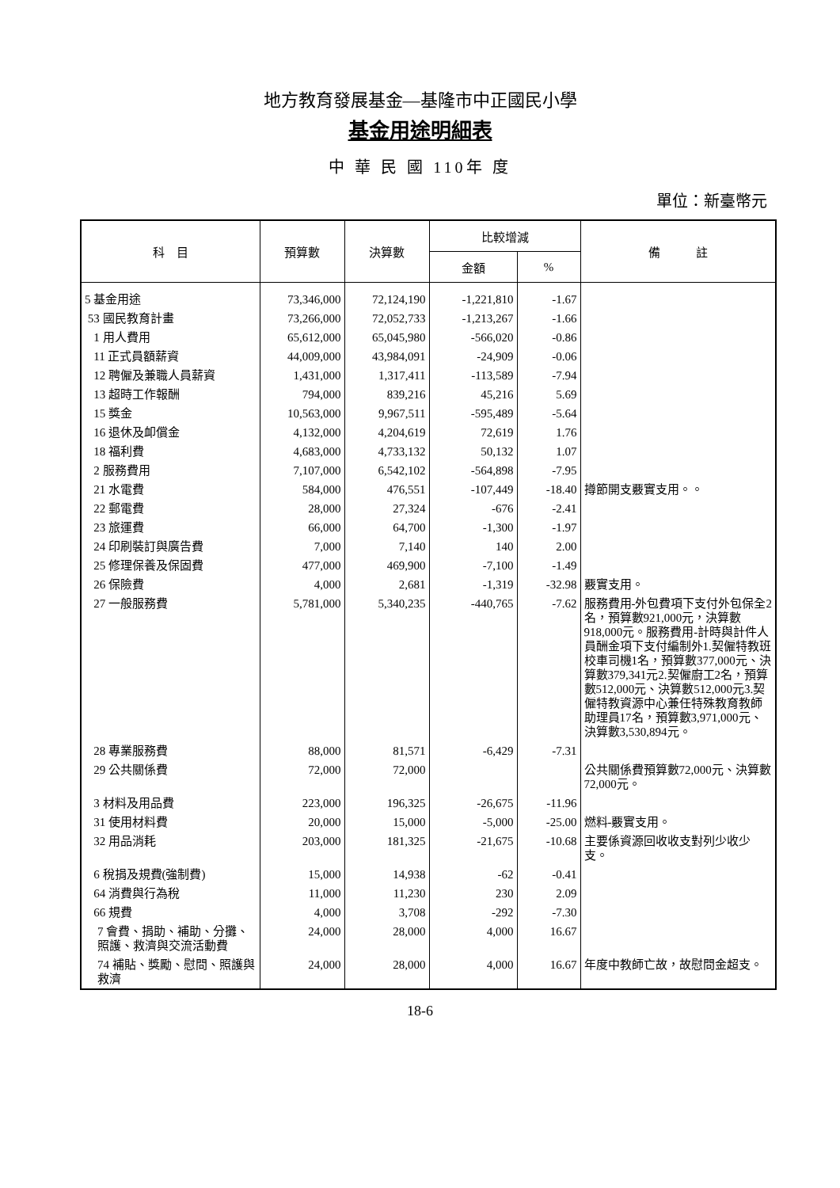地方教育發展基金—基隆市中正國民小學
基金用途明細表
中 華 民 國 110年 度
單位：新臺幣元
| 科 目 | 預算數 | 決算數 | 比較增減 | | 備 註 |
| --- | --- | --- | --- | --- | --- |
| | | | 金額 | % | |
| 5 基金用途 | 73,346,000 | 72,124,190 | -1,221,810 | -1.67 | |
| 53 國民教育計畫 | 73,266,000 | 72,052,733 | -1,213,267 | -1.66 | |
| 1 用人費用 | 65,612,000 | 65,045,980 | -566,020 | -0.86 | |
| 11 正式員額薪資 | 44,009,000 | 43,984,091 | -24,909 | -0.06 | |
| 12 聘僱及兼職人員薪資 | 1,431,000 | 1,317,411 | -113,589 | -7.94 | |
| 13 超時工作報酬 | 794,000 | 839,216 | 45,216 | 5.69 | |
| 15 獎金 | 10,563,000 | 9,967,511 | -595,489 | -5.64 | |
| 16 退休及卹償金 | 4,132,000 | 4,204,619 | 72,619 | 1.76 | |
| 18 福利費 | 4,683,000 | 4,733,132 | 50,132 | 1.07 | |
| 2 服務費用 | 7,107,000 | 6,542,102 | -564,898 | -7.95 | |
| 21 水電費 | 584,000 | 476,551 | -107,449 | -18.40 | 撙節開支覈實支用。。 |
| 22 郵電費 | 28,000 | 27,324 | -676 | -2.41 | |
| 23 旅運費 | 66,000 | 64,700 | -1,300 | -1.97 | |
| 24 印刷裝訂與廣告費 | 7,000 | 7,140 | 140 | 2.00 | |
| 25 修理保養及保固費 | 477,000 | 469,900 | -7,100 | -1.49 | |
| 26 保險費 | 4,000 | 2,681 | -1,319 | -32.98 | 覈實支用。 |
| 27 一般服務費 | 5,781,000 | 5,340,235 | -440,765 | -7.62 | 服務費用-外包費項下支付外包保全2名，預算數921,000元，決算數918,000元。服務費用-計時與計件人員酬金項下支付編制外1.契僱特教班校車司機1名，預算數377,000元、決算數379,341元2.契僱廚工2名，預算數512,000元、決算數512,000元3.契僱特教資源中心兼任特殊教育教師助理員17名，預算數3,971,000元、決算數3,530,894元。 |
| 28 專業服務費 | 88,000 | 81,571 | -6,429 | -7.31 | |
| 29 公共關係費 | 72,000 | 72,000 | | | 公共關係費預算數72,000元、決算數72,000元。 |
| 3 材料及用品費 | 223,000 | 196,325 | -26,675 | -11.96 | |
| 31 使用材料費 | 20,000 | 15,000 | -5,000 | -25.00 | 燃料-覈實支用。 |
| 32 用品消耗 | 203,000 | 181,325 | -21,675 | -10.68 | 主要係資源回收收支對列少收少支。 |
| 6 稅捐及規費(強制費) | 15,000 | 14,938 | -62 | -0.41 | |
| 64 消費與行為稅 | 11,000 | 11,230 | 230 | 2.09 | |
| 66 規費 | 4,000 | 3,708 | -292 | -7.30 | |
| 7 會費、捐助、補助、分攤、照護、救濟與交流活動費 | 24,000 | 28,000 | 4,000 | 16.67 | |
| 74 補貼、獎勵、慰問、照護與救濟 | 24,000 | 28,000 | 4,000 | 16.67 | 年度中教師亡故，故慰問金超支。 |
18-6